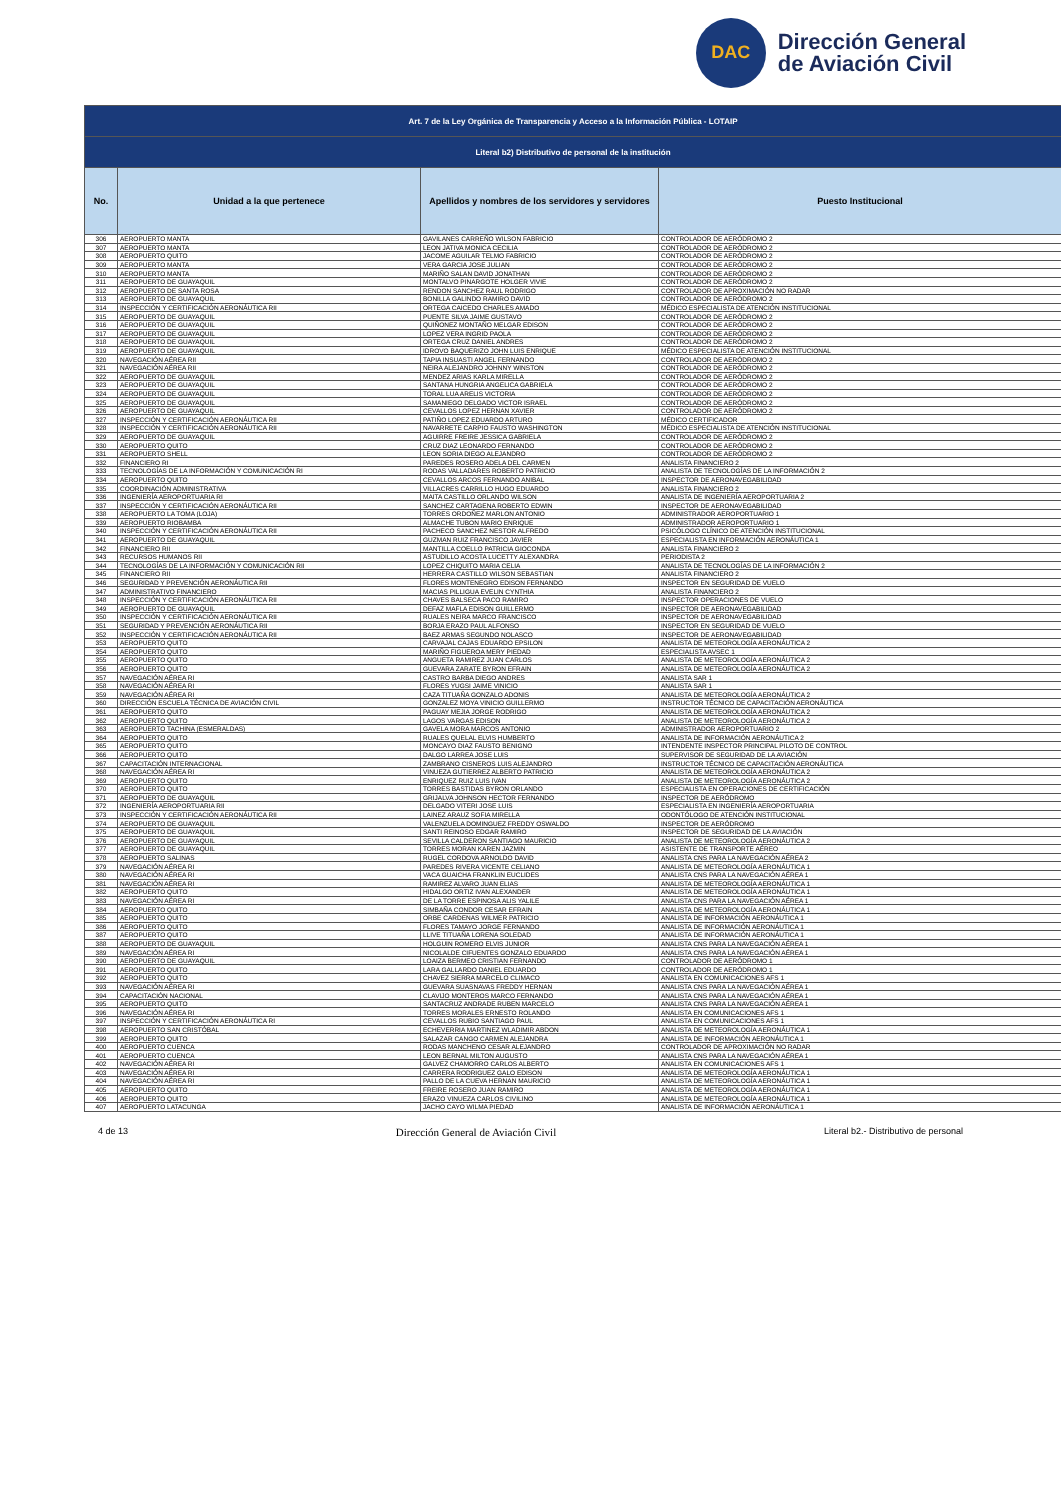DAC
Dirección General
de Aviación Civil
| Art. 7 de la Ley Orgánica de Transparencia y Acceso a la Información Pública - LOTAIP | | | |
| Literal b2) Distributivo de personal de la institución | | | |
| No. | Unidad a la que pertenece | Apellidos y nombres de los servidores y servidores | Puesto Institucional |
| 306 | AEROPUERTO MANTA | GAVILANES CARREÑO WILSON FABRICIO | CONTROLADOR DE AERÓDROMO 2 |
| 307 | AEROPUERTO MANTA | LEON JATIVA MONICA CECILIA | CONTROLADOR DE AERÓDROMO 2 |
| 308 | AEROPUERTO QUITO | JACOME AGUILAR TELMO FABRICIO | CONTROLADOR DE AERÓDROMO 2 |
| 309 | AEROPUERTO MANTA | VERA GARCIA JOSE JULIAN | CONTROLADOR DE AERÓDROMO 2 |
| 310 | AEROPUERTO MANTA | MARIÑO SALAN DAVID JONATHAN | CONTROLADOR DE AERÓDROMO 2 |
| 311 | AEROPUERTO DE GUAYAQUIL | MONTALVO PINARGOTE HOLGER VIVIE | CONTROLADOR DE AERÓDROMO 2 |
| 312 | AEROPUERTO DE SANTA ROSA | RENDON SANCHEZ RAUL RODRIGO | CONTROLADOR DE APROXIMACIÓN NO RADAR |
| 313 | AEROPUERTO DE GUAYAQUIL | BONILLA GALINDO RAMIRO DAVID | CONTROLADOR DE AERÓDROMO 2 |
| 314 | INSPECCIÓN Y CERTIFICACIÓN AERONÁUTICA RII | ORTEGA CAICEDO CHARLES AMADO | MÉDICO ESPECIALISTA DE ATENCIÓN INSTITUCIONAL |
| 315 | AEROPUERTO DE GUAYAQUIL | PUENTE SILVA JAIME GUSTAVO | CONTROLADOR DE AERÓDROMO 2 |
| 316 | AEROPUERTO DE GUAYAQUIL | QUIÑONEZ MONTAÑO MELGAR EDISON | CONTROLADOR DE AERÓDROMO 2 |
| 317 | AEROPUERTO DE GUAYAQUIL | LOPEZ VERA INGRID PAOLA | CONTROLADOR DE AERÓDROMO 2 |
| 318 | AEROPUERTO DE GUAYAQUIL | ORTEGA CRUZ DANIEL ANDRES | CONTROLADOR DE AERÓDROMO 2 |
| 319 | AEROPUERTO DE GUAYAQUIL | IDROVO BAQUERIZO JOHN LUIS ENRIQUE | MÉDICO ESPECIALISTA DE ATENCIÓN INSTITUCIONAL |
| 320 | NAVEGACIÓN AÉREA RII | TAPIA INSUASTI ANGEL FERNANDO | CONTROLADOR DE AERÓDROMO 2 |
| 321 | NAVEGACIÓN AÉREA RII | NEIRA ALEJANDRO JOHNNY WINSTON | CONTROLADOR DE AERÓDROMO 2 |
| 322 | AEROPUERTO DE GUAYAQUIL | MENDEZ ARIAS KARLA MIRELLA | CONTROLADOR DE AERÓDROMO 2 |
| 323 | AEROPUERTO DE GUAYAQUIL | SANTANA HUNGRIA ANGELICA GABRIELA | CONTROLADOR DE AERÓDROMO 2 |
| 324 | AEROPUERTO DE GUAYAQUIL | TORAL LUA ARELIS VICTORIA | CONTROLADOR DE AERÓDROMO 2 |
| 325 | AEROPUERTO DE GUAYAQUIL | SAMANIEGO DELGADO VICTOR ISRAEL | CONTROLADOR DE AERÓDROMO 2 |
| 326 | AEROPUERTO DE GUAYAQUIL | CEVALLOS LOPEZ HERNAN XAVIER | CONTROLADOR DE AERÓDROMO 2 |
| 327 | INSPECCIÓN Y CERTIFICACIÓN AERONÁUTICA RII | PATIÑO LOPEZ EDUARDO ARTURO | MÉDICO CERTIFICADOR |
| 328 | INSPECCIÓN Y CERTIFICACIÓN AERONÁUTICA RII | NAVARRETE CARPIO FAUSTO WASHINGTON | MÉDICO ESPECIALISTA DE ATENCIÓN INSTITUCIONAL |
| 329 | AEROPUERTO DE GUAYAQUIL | AGUIRRE FREIRE JESSICA GABRIELA | CONTROLADOR DE AERÓDROMO 2 |
| 330 | AEROPUERTO QUITO | CRUZ DIAZ LEONARDO FERNANDO | CONTROLADOR DE AERÓDROMO 2 |
| 331 | AEROPUERTO SHELL | LEON SORIA DIEGO ALEJANDRO | CONTROLADOR DE AERÓDROMO 2 |
| 332 | FINANCIERO RI | PAREDES ROSERO ADELA DEL CARMEN | ANALISTA FINANCIERO 2 |
| 333 | TECNOLOGÍAS DE LA INFORMACIÓN Y COMUNICACIÓN RI | RODAS VALLADARES ROBERTO PATRICIO | ANALISTA DE TECNOLOGÍAS DE LA INFORMACIÓN 2 |
| 334 | AEROPUERTO QUITO | CEVALLOS ARCOS FERNANDO ANIBAL | INSPECTOR DE AERONAVEGABILIDAD |
| 335 | COORDINACIÓN ADMINISTRATIVA | VILLACRES CARRILLO HUGO EDUARDO | ANALISTA FINANCIERO 2 |
| 336 | INGENIERÍA AEROPORTUARIA RI | MAITA CASTILLO ORLANDO WILSON | ANALISTA DE INGENIERÍA AEROPORTUARIA 2 |
| 337 | INSPECCIÓN Y CERTIFICACIÓN AERONÁUTICA RII | SANCHEZ CARTAGENA ROBERTO EDWIN | INSPECTOR DE AERONAVEGABILIDAD |
| 338 | AEROPUERTO LA TOMA (LOJA) | TORRES ORDOÑEZ MARLON ANTONIO | ADMINISTRADOR AEROPORTUARIO 1 |
| 339 | AEROPUERTO RIOBAMBA | ALMACHE TUBON MARIO ENRIQUE | ADMINISTRADOR AEROPORTUARIO 1 |
| 340 | INSPECCIÓN Y CERTIFICACIÓN AERONÁUTICA RII | PACHECO SANCHEZ NESTOR ALFREDO | PSICÓLOGO CLÍNICO DE ATENCIÓN INSTITUCIONAL |
| 341 | AEROPUERTO DE GUAYAQUIL | GUZMAN RUIZ FRANCISCO JAVIER | ESPECIALISTA EN INFORMACIÓN AERONÁUTICA 1 |
| 342 | FINANCIERO RII | MANTILLA COELLO PATRICIA GIOCONDA | ANALISTA FINANCIERO 2 |
| 343 | RECURSOS HUMANOS RII | ASTUDILLO ACOSTA LUCETTY ALEXANDRA | PERIODISTA 2 |
| 344 | TECNOLOGÍAS DE LA INFORMACIÓN Y COMUNICACIÓN RII | LOPEZ CHIQUITO MARIA CELIA | ANALISTA DE TECNOLOGÍAS DE LA INFORMACIÓN 2 |
| 345 | FINANCIERO RII | HERRERA CASTILLO WILSON SEBASTIAN | ANALISTA FINANCIERO 2 |
| 346 | SEGURIDAD Y PREVENCIÓN AERONÁUTICA RII | FLORES MONTENEGRO EDISON FERNANDO | INSPECTOR EN SEGURIDAD DE VUELO |
| 347 | ADMINISTRATIVO FINANCIERO | MACIAS PILLIGUA EVELIN CYNTHIA | ANALISTA FINANCIERO 2 |
| 348 | INSPECCIÓN Y CERTIFICACIÓN AERONÁUTICA RII | CHAVES BALSECA PACO RAMIRO | INSPECTOR OPERACIONES DE VUELO |
| 349 | AEROPUERTO DE GUAYAQUIL | DEFAZ MAFLA EDISON GUILLERMO | INSPECTOR DE AERONAVEGABILIDAD |
| 350 | INSPECCIÓN Y CERTIFICACIÓN AERONÁUTICA RII | RUALES NEIRA MARCO FRANCISCO | INSPECTOR DE AERONAVEGABILIDAD |
| 351 | SEGURIDAD Y PREVENCIÓN AERONÁUTICA RII | BORJA ERAZO PAUL ALFONSO | INSPECTOR EN SEGURIDAD DE VUELO |
| 352 | INSPECCIÓN Y CERTIFICACIÓN AERONÁUTICA RII | BAEZ ARMAS SEGUNDO NOLASCO | INSPECTOR DE AERONAVEGABILIDAD |
| 353 | AEROPUERTO QUITO | CARVAJAL CAJAS EDUARDO EPSILON | ANALISTA DE METEOROLOGÍA AERONÁUTICA 2 |
| 354 | AEROPUERTO QUITO | MARIÑO FIGUEROA MERY PIEDAD | ESPECIALISTA AVSEC 1 |
| 355 | AEROPUERTO QUITO | ANGUETA RAMIREZ JUAN CARLOS | ANALISTA DE METEOROLOGÍA AERONÁUTICA 2 |
| 356 | AEROPUERTO QUITO | GUEVARA ZARATE BYRON EFRAIN | ANALISTA DE METEOROLOGÍA AERONÁUTICA 2 |
| 357 | NAVEGACIÓN AÉREA RI | CASTRO BARBA DIEGO ANDRES | ANALISTA SAR 1 |
| 358 | NAVEGACIÓN AÉREA RI | FLORES YUGSI JAIME VINICIO | ANALISTA SAR 1 |
| 359 | NAVEGACIÓN AÉREA RI | CAZA TITUAÑA GONZALO ADONIS | ANALISTA DE METEOROLOGÍA AERONÁUTICA 2 |
| 360 | DIRECCIÓN ESCUELA TÉCNICA DE AVIACIÓN CIVIL | GONZALEZ MOYA VINICIO GUILLERMO | INSTRUCTOR TÉCNICO DE CAPACITACIÓN AERONÁUTICA |
| 361 | AEROPUERTO QUITO | PAGUAY MEJIA JORGE RODRIGO | ANALISTA DE METEOROLOGÍA AERONÁUTICA 2 |
| 362 | AEROPUERTO QUITO | LAGOS VARGAS EDISON | ANALISTA DE METEOROLOGÍA AERONÁUTICA 2 |
| 363 | AEROPUERTO TACHINA (ESMERALDAS) | GAVELA MORA MARCOS ANTONIO | ADMINISTRADOR AEROPORTUARIO 2 |
| 364 | AEROPUERTO QUITO | RUALES QUELAL ELVIS HUMBERTO | ANALISTA DE INFORMACIÓN AERONÁUTICA 2 |
| 365 | AEROPUERTO QUITO | MONCAYO DIAZ FAUSTO BENIGNO | INTENDENTE INSPECTOR PRINCIPAL PILOTO DE CONTROL |
| 366 | AEROPUERTO QUITO | DALGO LARREA JOSE LUIS | SUPERVISOR DE SEGURIDAD DE LA AVIACIÓN |
| 367 | CAPACITACIÓN INTERNACIONAL | ZAMBRANO CISNEROS LUIS ALEJANDRO | INSTRUCTOR TÉCNICO DE CAPACITACIÓN AERONÁUTICA |
| 368 | NAVEGACIÓN AÉREA RI | VINUEZA GUTIERREZ ALBERTO PATRICIO | ANALISTA DE METEOROLOGÍA AERONÁUTICA 2 |
| 369 | AEROPUERTO QUITO | ENRIQUEZ RUIZ LUIS IVAN | ANALISTA DE METEOROLOGÍA AERONÁUTICA 2 |
| 370 | AEROPUERTO QUITO | TORRES BASTIDAS BYRON ORLANDO | ESPECIALISTA EN OPERACIONES DE CERTIFICACIÓN |
| 371 | AEROPUERTO DE GUAYAQUIL | GRIJALVA JOHNSON HECTOR FERNANDO | INSPECTOR DE AERÓDROMO |
| 372 | INGENIERÍA AEROPORTUARIA RII | DELGADO VITERI JOSE LUIS | ESPECIALISTA EN INGENIERÍA AEROPORTUARIA |
| 373 | INSPECCIÓN Y CERTIFICACIÓN AERONÁUTICA RII | LAINEZ ARAUZ SOFIA MIRELLA | ODONTÓLOGO DE ATENCIÓN INSTITUCIONAL |
| 374 | AEROPUERTO DE GUAYAQUIL | VALENZUELA DOMINGUEZ FREDDY OSWALDO | INSPECTOR DE AERÓDROMO |
| 375 | AEROPUERTO DE GUAYAQUIL | SANTI REINOSO EDGAR RAMIRO | INSPECTOR DE SEGURIDAD DE LA AVIACIÓN |
| 376 | AEROPUERTO DE GUAYAQUIL | SEVILLA CALDERON SANTIAGO MAURICIO | ANALISTA DE METEOROLOGÍA AERONÁUTICA 2 |
| 377 | AEROPUERTO DE GUAYAQUIL | TORRES MORAN KAREN JAZMIN | ASISTENTE DE TRANSPORTE AÉREO |
| 378 | AEROPUERTO SALINAS | RUGEL CORDOVA ARNOLDO DAVID | ANALISTA CNS PARA LA NAVEGACIÓN AÉREA 2 |
| 379 | NAVEGACIÓN AÉREA RI | PAREDES RIVERA VICENTE CELIANO | ANALISTA DE METEOROLOGÍA AERONÁUTICA 1 |
| 380 | NAVEGACIÓN AÉREA RI | VACA GUAICHA FRANKLIN EUCLIDES | ANALISTA CNS PARA LA NAVEGACIÓN AÉREA 1 |
| 381 | NAVEGACIÓN AÉREA RI | RAMIREZ ALVARO JUAN ELIAS | ANALISTA DE METEOROLOGÍA AERONÁUTICA 1 |
| 382 | AEROPUERTO QUITO | HIDALGO ORTIZ IVAN ALEXANDER | ANALISTA DE METEOROLOGÍA AERONÁUTICA 1 |
| 383 | NAVEGACIÓN AÉREA RI | DE LA TORRE ESPINOSA ALIS YALILE | ANALISTA CNS PARA LA NAVEGACIÓN AÉREA 1 |
| 384 | AEROPUERTO QUITO | SIMBAÑA CONDOR CESAR EFRAIN | ANALISTA DE METEOROLOGÍA AERONÁUTICA 1 |
| 385 | AEROPUERTO QUITO | ORBE CARDENAS WILMER PATRICIO | ANALISTA DE INFORMACIÓN AERONÁUTICA 1 |
| 386 | AEROPUERTO QUITO | FLORES TAMAYO JORGE FERNANDO | ANALISTA DE INFORMACIÓN AERONÁUTICA 1 |
| 387 | AEROPUERTO QUITO | LLIVE TITUAÑA LORENA SOLEDAD | ANALISTA DE INFORMACIÓN AERONÁUTICA 1 |
| 388 | AEROPUERTO DE GUAYAQUIL | HOLGUIN ROMERO ELVIS JUNIOR | ANALISTA CNS PARA LA NAVEGACIÓN AÉREA 1 |
| 389 | NAVEGACIÓN AÉREA RI | NICOLALDE CIFUENTES GONZALO EDUARDO | ANALISTA CNS PARA LA NAVEGACIÓN AÉREA 1 |
| 390 | AEROPUERTO DE GUAYAQUIL | LOAIZA BERMEO CRISTIAN FERNANDO | CONTROLADOR DE AERÓDROMO 1 |
| 391 | AEROPUERTO QUITO | LARA GALLARDO DANIEL EDUARDO | CONTROLADOR DE AERÓDROMO 1 |
| 392 | AEROPUERTO QUITO | CHAVEZ SIERRA MARCELO CLIMACO | ANALISTA EN COMUNICACIONES AFS 1 |
| 393 | NAVEGACIÓN AÉREA RI | GUEVARA SUASNAVAS FREDDY HERNAN | ANALISTA CNS PARA LA NAVEGACIÓN AÉREA 1 |
| 394 | CAPACITACIÓN NACIONAL | CLAVIJO MONTEROS MARCO FERNANDO | ANALISTA CNS PARA LA NAVEGACIÓN AÉREA 1 |
| 395 | AEROPUERTO QUITO | SANTACRUZ ANDRADE RUBEN MARCELO | ANALISTA CNS PARA LA NAVEGACIÓN AÉREA 1 |
| 396 | NAVEGACIÓN AÉREA RI | TORRES MORALES ERNESTO ROLANDO | ANALISTA EN COMUNICACIONES AFS 1 |
| 397 | INSPECCIÓN Y CERTIFICACIÓN AERONÁUTICA RI | CEVALLOS RUBIO SANTIAGO PAUL | ANALISTA EN COMUNICACIONES AFS 1 |
| 398 | AEROPUERTO SAN CRISTÓBAL | ECHEVERRIA MARTINEZ WLADIMIR ABDON | ANALISTA DE METEOROLOGÍA AERONÁUTICA 1 |
| 399 | AEROPUERTO QUITO | SALAZAR CANGO CARMEN ALEJANDRA | ANALISTA DE INFORMACIÓN AERONÁUTICA 1 |
| 400 | AEROPUERTO CUENCA | RODAS MANCHENO CESAR ALEJANDRO | CONTROLADOR DE APROXIMACIÓN NO RADAR |
| 401 | AEROPUERTO CUENCA | LEON BERNAL MILTON AUGUSTO | ANALISTA CNS PARA LA NAVEGACIÓN AÉREA 1 |
| 402 | NAVEGACIÓN AÉREA RI | GALVEZ CHAMORRO CARLOS ALBERTO | ANALISTA EN COMUNICACIONES AFS 1 |
| 403 | NAVEGACIÓN AÉREA RI | CARRERA RODRIGUEZ GALO EDISON | ANALISTA DE METEOROLOGÍA AERONÁUTICA 1 |
| 404 | NAVEGACIÓN AÉREA RI | PALLO DE LA CUEVA HERNAN MAURICIO | ANALISTA DE METEOROLOGÍA AERONÁUTICA 1 |
| 405 | AEROPUERTO QUITO | FREIRE ROSERO JUAN RAMIRO | ANALISTA DE METEOROLOGÍA AERONÁUTICA 1 |
| 406 | AEROPUERTO QUITO | ERAZO VINUEZA CARLOS CIVILINO | ANALISTA DE METEOROLOGÍA AERONÁUTICA 1 |
| 407 | AEROPUERTO LATACUNGA | JACHO CAYO WILMA PIEDAD | ANALISTA DE INFORMACIÓN AERONÁUTICA 1 |
4 de 13 Dirección General de Aviación Civil Literal b2.- Distributivo de personal